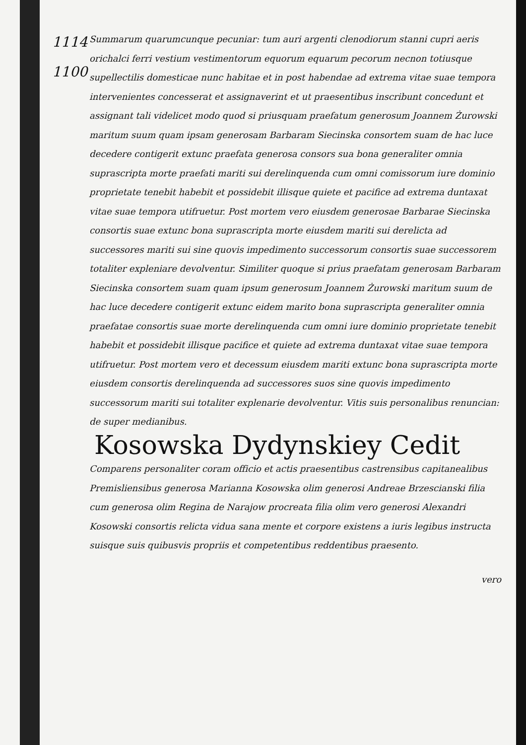1114
1100
Summarum quarumcunque pecuniar: tum auri argenti clenodiorum stanni cupri aeris orichalci ferri vestium vestimentorum equorum equarum pecorum necnon totiusque supellectilis domesticae nunc habitae et in post habendae ad extrema vitae suae tempora intervenientes concesserat et assignaverint et ut praesentibus inscribunt concedunt et assignant tali videlicet modo quod si priusquam praefatum generosum Joannem Żurowski maritum suum quam ipsam generosam Barbaram Siecinska consortem suam de hac luce decedere contigerit extunc praefata generosa consors sua bona generaliter omnia suprascripta morte praefati mariti sui derelinquenda cum omni comissorum iure dominio proprietate tenebit habebit et possidebit illisque quiete et pacifice ad extrema duntaxat vitae suae tempora utifruetur. Post mortem vero eiusdem generosae Barbarae Siecinska consortis suae extunc bona suprascripta morte eiusdem mariti sui derelicta ad successores mariti sui sine quovis impedimento successorum consortis suae successorem totaliter expleniare devolventur. Similiter quoque si prius praefatam generosam Barbaram Siecinska consortem suam quam ipsum generosum Joannem Żurowski maritum suum de hac luce decedere contigerit extunc eidem marito bona suprascripta generaliter omnia praefatae consortis suae morte derelinquenda cum omni iure dominio proprietate tenebit habebit et possidebit illisque pacifice et quiete ad extrema duntaxat vitae suae tempora utifruetur. Post mortem vero et decessum eiusdem mariti extunc bona suprascripta morte eiusdem consortis derelinquenda ad successores suos sine quovis impedimento successorum mariti sui totaliter explenarie devolventur. Vitis suis personalibus renuncian: de super medianibus.
Kosowska Dydynskiey Cedit
Comparens personaliter coram officio et actis praesentibus castrensibus capitanealibus Premisliensibus generosa Marianna Kosowska olim generosi Andreae Brzescianski filia cum generosa olim Regina de Narajow procreata filia olim vero generosi Alexandri Kosowski consortis relicta vidua sana mente et corpore existens a iuris legibus instructa suisque suis quibusvis propriis et competentibus reddentibus praesento.
vero